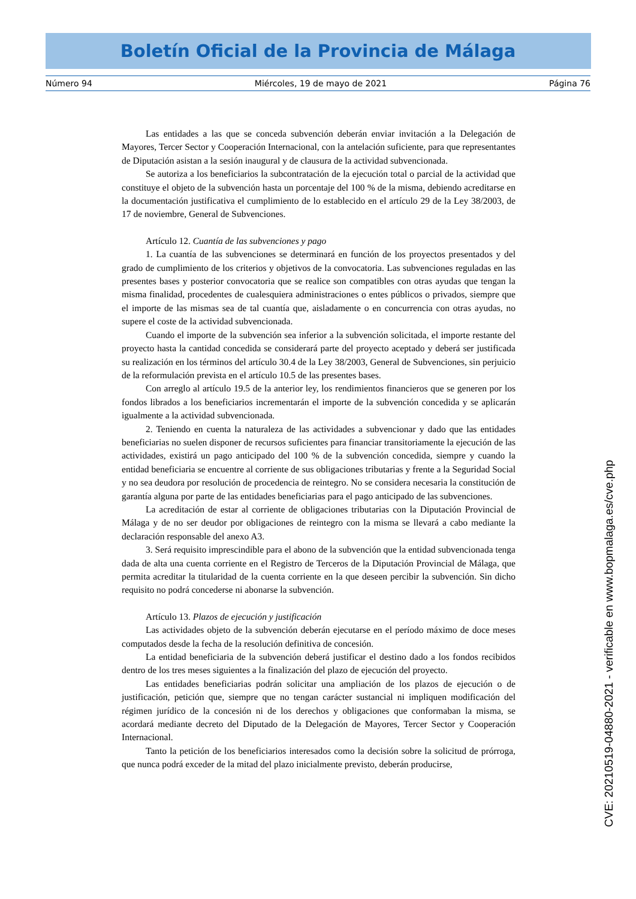Boletín Oficial de la Provincia de Málaga
Número 94 Miércoles, 19 de mayo de 2021 Página 76
Las entidades a las que se conceda subvención deberán enviar invitación a la Delegación de Mayores, Tercer Sector y Cooperación Internacional, con la antelación suficiente, para que representantes de Diputación asistan a la sesión inaugural y de clausura de la actividad subvencionada.
Se autoriza a los beneficiarios la subcontratación de la ejecución total o parcial de la actividad que constituye el objeto de la subvención hasta un porcentaje del 100 % de la misma, debiendo acreditarse en la documentación justificativa el cumplimiento de lo establecido en el artículo 29 de la Ley 38/2003, de 17 de noviembre, General de Subvenciones.
Artículo 12. Cuantía de las subvenciones y pago
1. La cuantía de las subvenciones se determinará en función de los proyectos presentados y del grado de cumplimiento de los criterios y objetivos de la convocatoria. Las subvenciones reguladas en las presentes bases y posterior convocatoria que se realice son compatibles con otras ayudas que tengan la misma finalidad, procedentes de cualesquiera administraciones o entes públicos o privados, siempre que el importe de las mismas sea de tal cuantía que, aisladamente o en concurrencia con otras ayudas, no supere el coste de la actividad subvencionada.
Cuando el importe de la subvención sea inferior a la subvención solicitada, el importe restante del proyecto hasta la cantidad concedida se considerará parte del proyecto aceptado y deberá ser justificada su realización en los términos del artículo 30.4 de la Ley 38/2003, General de Subvenciones, sin perjuicio de la reformulación prevista en el artículo 10.5 de las presentes bases.
Con arreglo al artículo 19.5 de la anterior ley, los rendimientos financieros que se generen por los fondos librados a los beneficiarios incrementarán el importe de la subvención concedida y se aplicarán igualmente a la actividad subvencionada.
2. Teniendo en cuenta la naturaleza de las actividades a subvencionar y dado que las entidades beneficiarias no suelen disponer de recursos suficientes para financiar transitoriamente la ejecución de las actividades, existirá un pago anticipado del 100 % de la subvención concedida, siempre y cuando la entidad beneficiaria se encuentre al corriente de sus obligaciones tributarias y frente a la Seguridad Social y no sea deudora por resolución de procedencia de reintegro. No se considera necesaria la constitución de garantía alguna por parte de las entidades beneficiarias para el pago anticipado de las subvenciones.
La acreditación de estar al corriente de obligaciones tributarias con la Diputación Provincial de Málaga y de no ser deudor por obligaciones de reintegro con la misma se llevará a cabo mediante la declaración responsable del anexo A3.
3. Será requisito imprescindible para el abono de la subvención que la entidad subvencionada tenga dada de alta una cuenta corriente en el Registro de Terceros de la Diputación Provincial de Málaga, que permita acreditar la titularidad de la cuenta corriente en la que deseen percibir la subvención. Sin dicho requisito no podrá concederse ni abonarse la subvención.
Artículo 13. Plazos de ejecución y justificación
Las actividades objeto de la subvención deberán ejecutarse en el período máximo de doce meses computados desde la fecha de la resolución definitiva de concesión.
La entidad beneficiaria de la subvención deberá justificar el destino dado a los fondos recibidos dentro de los tres meses siguientes a la finalización del plazo de ejecución del proyecto.
Las entidades beneficiarias podrán solicitar una ampliación de los plazos de ejecución o de justificación, petición que, siempre que no tengan carácter sustancial ni impliquen modificación del régimen jurídico de la concesión ni de los derechos y obligaciones que conformaban la misma, se acordará mediante decreto del Diputado de la Delegación de Mayores, Tercer Sector y Cooperación Internacional.
Tanto la petición de los beneficiarios interesados como la decisión sobre la solicitud de prórroga, que nunca podrá exceder de la mitad del plazo inicialmente previsto, deberán producirse,
CVE: 20210519-04880-2021 - verificable en www.bopmalaga.es/cve.php